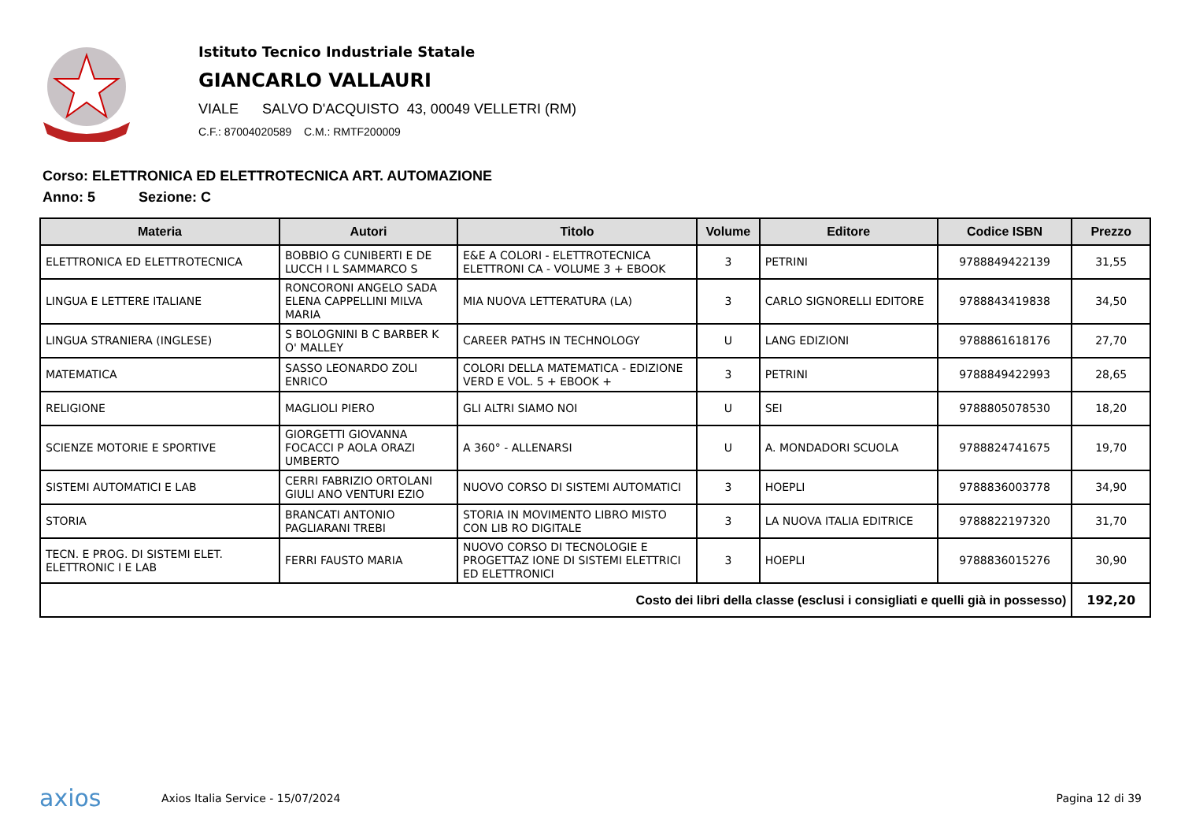Istituto Tecnico Industriale Statale
GIANCARLO VALLAURI
VIALE SALVO D'ACQUISTO 43, 00049 VELLETRI (RM)
C.F.: 87004020589 C.M.: RMTF200009
Corso: ELETTRONICA ED ELETTROTECNICA ART. AUTOMAZIONE
Anno: 5 Sezione: C
| Materia | Autori | Titolo | Volume | Editore | Codice ISBN | Prezzo |
| --- | --- | --- | --- | --- | --- | --- |
| ELETTRONICA ED ELETTROTECNICA | BOBBIO G CUNIBERTI E DE LUCCH I L SAMMARCO S | E&E A COLORI - ELETTROTECNICA ELETTRONI CA - VOLUME 3 + EBOOK | 3 | PETRINI | 9788849422139 | 31,55 |
| LINGUA E LETTERE ITALIANE | RONCORONI ANGELO SADA ELENA CAPPELLINI MILVA MARIA | MIA NUOVA LETTERATURA (LA) | 3 | CARLO SIGNORELLI EDITORE | 9788843419838 | 34,50 |
| LINGUA STRANIERA (INGLESE) | S BOLOGNINI B C BARBER K O' MALLEY | CAREER PATHS IN TECHNOLOGY | U | LANG EDIZIONI | 9788861618176 | 27,70 |
| MATEMATICA | SASSO LEONARDO ZOLI ENRICO | COLORI DELLA MATEMATICA - EDIZIONE VERD E VOL. 5 + EBOOK + | 3 | PETRINI | 9788849422993 | 28,65 |
| RELIGIONE | MAGLIOLI PIERO | GLI ALTRI SIAMO NOI | U | SEI | 9788805078530 | 18,20 |
| SCIENZE MOTORIE E SPORTIVE | GIORGETTI GIOVANNA FOCACCI P AOLA ORAZI UMBERTO | A 360° - ALLENARSI | U | A. MONDADORI SCUOLA | 9788824741675 | 19,70 |
| SISTEMI AUTOMATICI E LAB | CERRI FABRIZIO ORTOLANI GIULI ANO VENTURI EZIO | NUOVO CORSO DI SISTEMI AUTOMATICI | 3 | HOEPLI | 9788836003778 | 34,90 |
| STORIA | BRANCATI ANTONIO PAGLIARANI TREBI | STORIA IN MOVIMENTO LIBRO MISTO CON LIB RO DIGITALE | 3 | LA NUOVA ITALIA EDITRICE | 9788822197320 | 31,70 |
| TECN. E PROG. DI SISTEMI ELET. ELETTRONIC I E LAB | FERRI FAUSTO MARIA | NUOVO CORSO DI TECNOLOGIE E PROGETTAZ IONE DI SISTEMI ELETTRICI ED ELETTRONICI | 3 | HOEPLI | 9788836015276 | 30,90 |
| Costo dei libri della classe (esclusi i consigliati e quelli già in possesso) | | | | | | 192,20 |
axios Axios Italia Service - 15/07/2024 Pagina 12 di 39